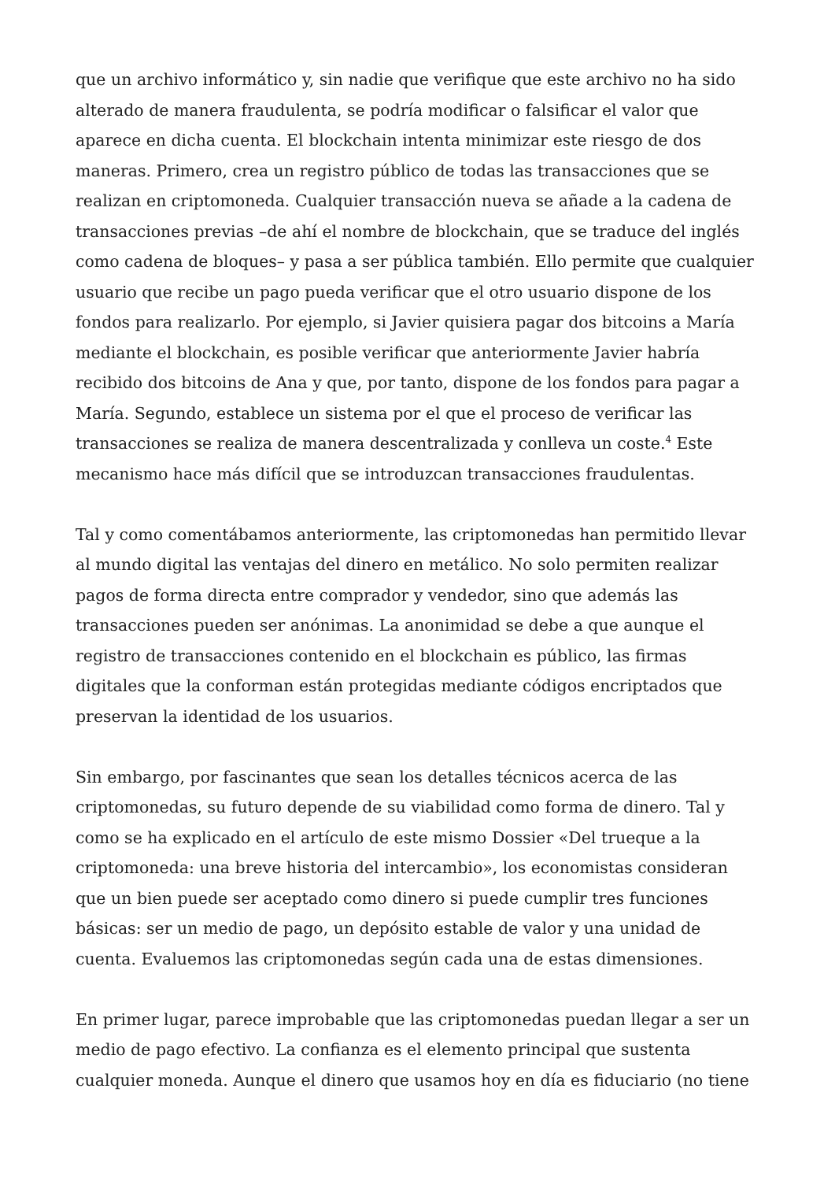que un archivo informático y, sin nadie que verifique que este archivo no ha sido alterado de manera fraudulenta, se podría modificar o falsificar el valor que aparece en dicha cuenta. El blockchain intenta minimizar este riesgo de dos maneras. Primero, crea un registro público de todas las transacciones que se realizan en criptomoneda. Cualquier transacción nueva se añade a la cadena de transacciones previas –de ahí el nombre de blockchain, que se traduce del inglés como cadena de bloques– y pasa a ser pública también. Ello permite que cualquier usuario que recibe un pago pueda verificar que el otro usuario dispone de los fondos para realizarlo. Por ejemplo, si Javier quisiera pagar dos bitcoins a María mediante el blockchain, es posible verificar que anteriormente Javier habría recibido dos bitcoins de Ana y que, por tanto, dispone de los fondos para pagar a María. Segundo, establece un sistema por el que el proceso de verificar las transacciones se realiza de manera descentralizada y conlleva un coste.<sup>4</sup> Este mecanismo hace más difícil que se introduzcan transacciones fraudulentas.
Tal y como comentábamos anteriormente, las criptomonedas han permitido llevar al mundo digital las ventajas del dinero en metálico. No solo permiten realizar pagos de forma directa entre comprador y vendedor, sino que además las transacciones pueden ser anónimas. La anonimidad se debe a que aunque el registro de transacciones contenido en el blockchain es público, las firmas digitales que la conforman están protegidas mediante códigos encriptados que preservan la identidad de los usuarios.
Sin embargo, por fascinantes que sean los detalles técnicos acerca de las criptomonedas, su futuro depende de su viabilidad como forma de dinero. Tal y como se ha explicado en el artículo de este mismo Dossier «Del trueque a la criptomoneda: una breve historia del intercambio», los economistas consideran que un bien puede ser aceptado como dinero si puede cumplir tres funciones básicas: ser un medio de pago, un depósito estable de valor y una unidad de cuenta. Evaluemos las criptomonedas según cada una de estas dimensiones.
En primer lugar, parece improbable que las criptomonedas puedan llegar a ser un medio de pago efectivo. La confianza es el elemento principal que sustenta cualquier moneda. Aunque el dinero que usamos hoy en día es fiduciario (no tiene